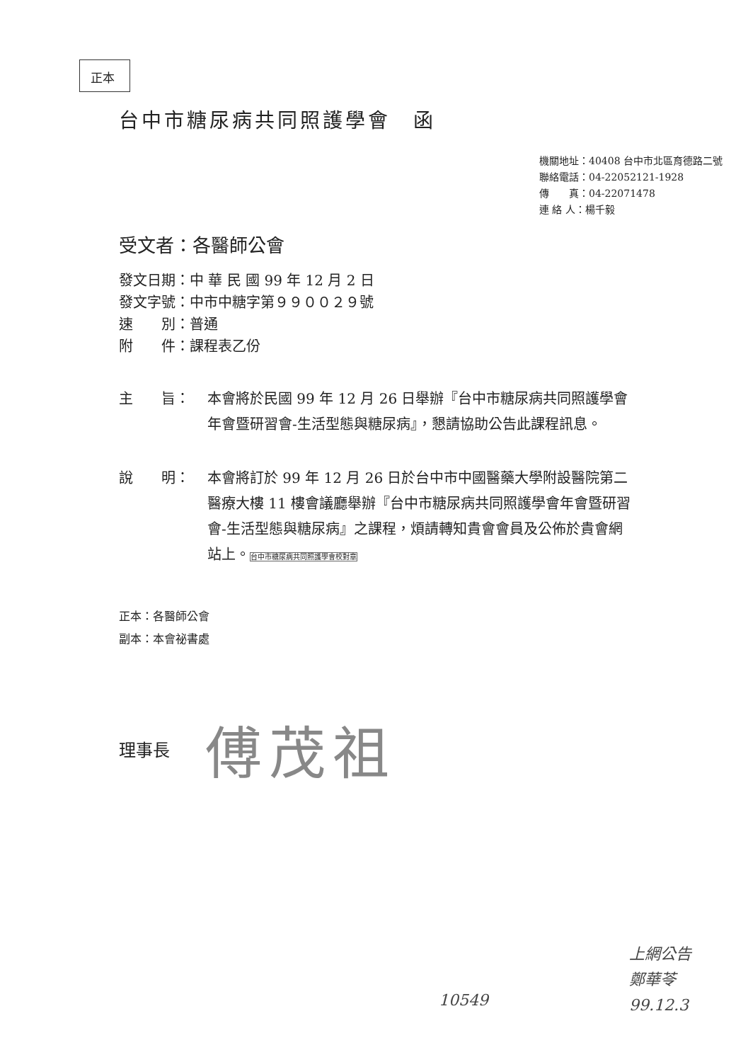正本
台中市糖尿病共同照護學會　函
機關地址：40408 台中市北區育德路二號
聯絡電話：04-22052121-1928
傳　　真：04-22071478
連 絡 人：楊千毅
受文者：各醫師公會
發文日期：中 華 民 國 99 年 12 月 2 日
發文字號：中市中糖字第９９００２９號
速　　別：普通
附　　件：課程表乙份
主　　旨： 本會將於民國 99 年 12 月 26 日舉辦『台中市糖尿病共同照護學會年會暨研習會-生活型態與糖尿病』，懇請協助公告此課程訊息。
說　　明： 本會將訂於 99 年 12 月 26 日於台中市中國醫藥大學附設醫院第二醫療大樓 11 樓會議廳舉辦『台中市糖尿病共同照護學會年會暨研習會-生活型態與糖尿病』之課程，煩請轉知貴會會員及公佈於貴會網站上。台中市糖尿病共同照護學會校對章
正本：各醫師公會
副本：本會祕書處
理事長 傅茂祖
10549
上網公告
鄭華苓
99.12.3